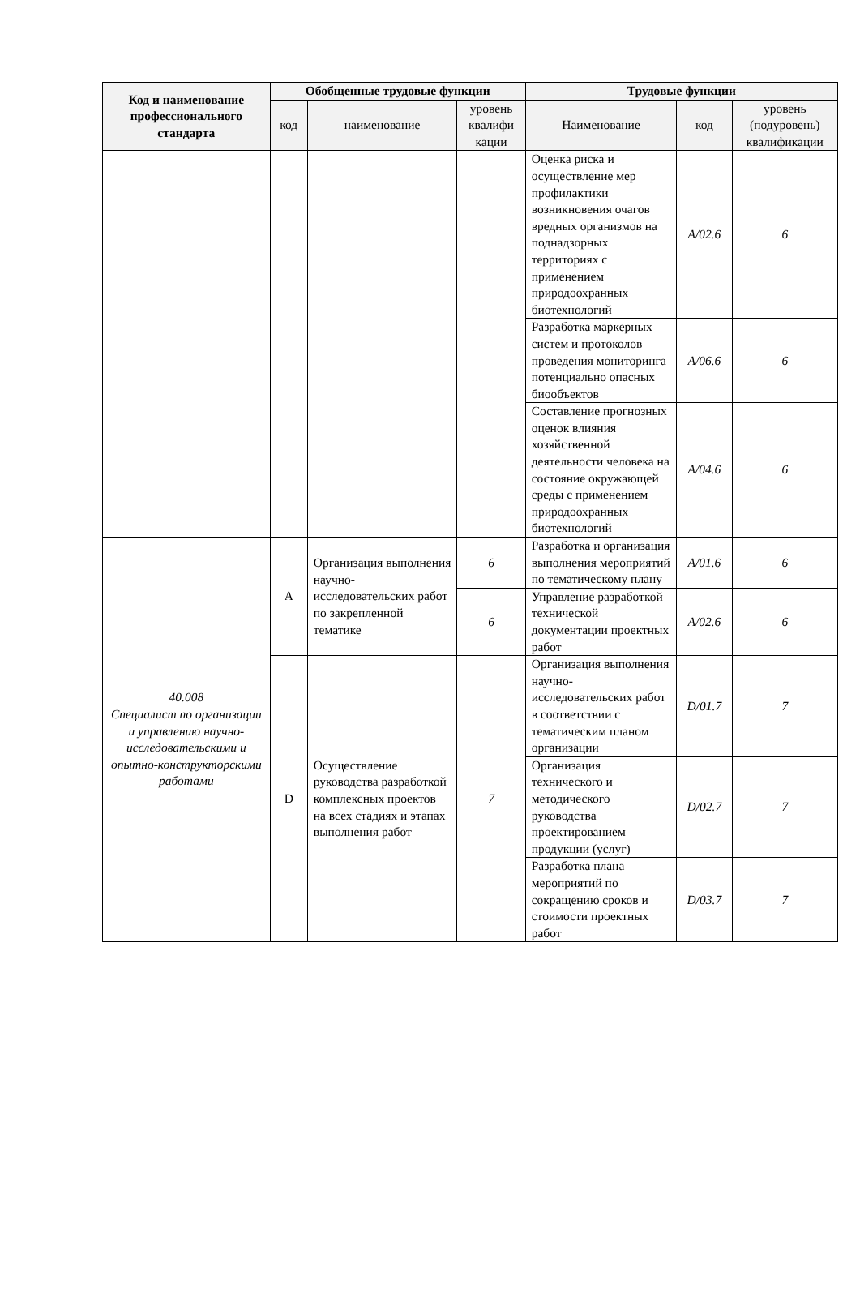| Код и наименование профессионального стандарта | Обобщенные трудовые функции | | | Трудовые функции | | |
| --- | --- | --- | --- | --- | --- | --- |
| | код | наименование | уровень квалифи кации | Наименование | код | уровень (подуровень) квалификации |
| | | | | Оценка риска и осуществление мер профилактики возникновения очагов вредных организмов на поднадзорных территориях с применением природоохранных биотехнологий | A/02.6 | 6 |
| | | | | Разработка маркерных систем и протоколов проведения мониторинга потенциально опасных биообъектов | A/06.6 | 6 |
| | | | | Составление прогнозных оценок влияния хозяйственной деятельности человека на состояние окружающей среды с применением природоохранных биотехнологий | A/04.6 | 6 |
| 40.008 Специалист по организации и управлению научно-исследовательскими и опытно-конструкторскими работами | A | Организация выполнения научно-исследовательских работ по закрепленной тематике | 6 | Разработка и организация выполнения мероприятий по тематическому плану | A/01.6 | 6 |
| | | | 6 | Управление разработкой технической документации проектных работ | A/02.6 | 6 |
| | D | Осуществление руководства разработкой комплексных проектов на всех стадиях и этапах выполнения работ | 7 | Организация выполнения научно-исследовательских работ в соответствии с тематическим планом организации | D/01.7 | 7 |
| | | | | Организация технического и методического руководства проектированием продукции (услуг) | D/02.7 | 7 |
| | | | | Разработка плана мероприятий по сокращению сроков и стоимости проектных работ | D/03.7 | 7 |